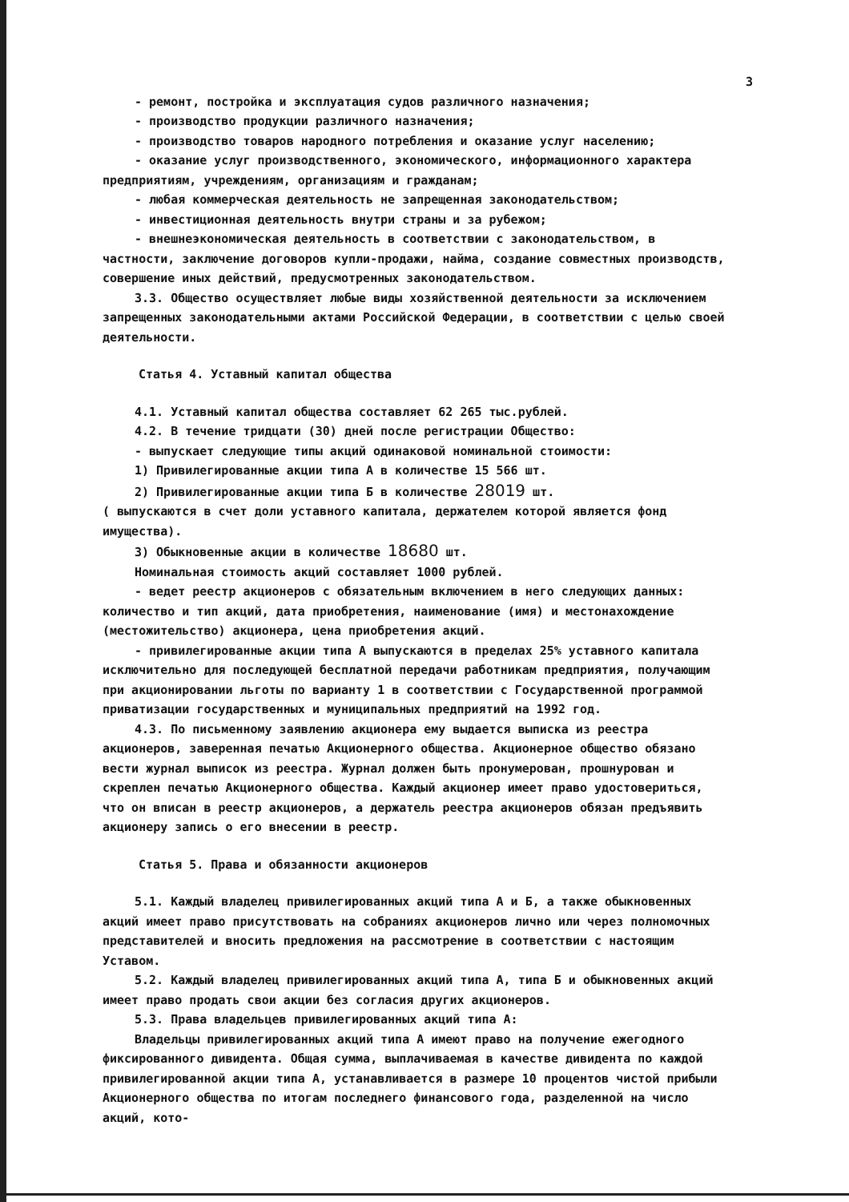3
- ремонт, постройка и эксплуатация судов различного назначения;
- производство продукции различного назначения;
- производство товаров народного потребления и оказание услуг населению;
- оказание услуг производственного, экономического, информационного характера предприятиям, учреждениям, организациям и гражданам;
- любая коммерческая деятельность не запрещенная законодательством;
- инвестиционная деятельность внутри страны и за рубежом;
- внешнеэкономическая деятельность в соответствии с законодательством, в частности, заключение договоров купли-продажи, найма, создание совместных производств, совершение иных действий, предусмотренных законодательством.
3.3. Общество осуществляет любые виды хозяйственной деятельности за исключением запрещенных законодательными актами Российской Федерации, в соответствии с целью своей деятельности.
Статья 4. Уставный капитал общества
4.1. Уставный капитал общества составляет 62 265 тыс.рублей.
4.2. В течение тридцати (30) дней после регистрации Общество:
- выпускает следующие типы акций одинаковой номинальной стоимости:
1) Привилегированные акции типа А в количестве 15 566 шт.
2) Привилегированные акции типа Б в количестве 28019 шт.
( выпускаются в счет доли уставного капитала, держателем которой является фонд имущества).
3) Обыкновенные акции в количестве 18680 шт.
Номинальная стоимость акций составляет 1000 рублей.
- ведет реестр акционеров с обязательным включением в него следующих данных: количество и тип акций, дата приобретения, наименование (имя) и местонахождение (местожительство) акционера, цена приобретения акций.
- привилегированные акции типа А выпускаются в пределах 25% уставного капитала исключительно для последующей бесплатной передачи работникам предприятия, получающим при акционировании льготы по варианту 1 в соответствии с Государственной программой приватизации государственных и муниципальных предприятий на 1992 год.
4.3. По письменному заявлению акционера ему выдается выписка из реестра акционеров, заверенная печатью Акционерного общества. Акционерное общество обязано вести журнал выписок из реестра. Журнал должен быть пронумерован, прошнурован и скреплен печатью Акционерного общества. Каждый акционер имеет право удостовериться, что он вписан в реестр акционеров, а держатель реестра акционеров обязан предъявить акционеру запись о его внесении в реестр.
Статья 5. Права и обязанности акционеров
5.1. Каждый владелец привилегированных акций типа А и Б, а также обыкновенных акций имеет право присутствовать на собраниях акционеров лично или через полномочных представителей и вносить предложения на рассмотрение в соответствии с настоящим Уставом.
5.2. Каждый владелец привилегированных акций типа А, типа Б и обыкновенных акций имеет право продать свои акции без согласия других акционеров.
5.3. Права владельцев привилегированных акций типа А:
Владельцы привилегированных акций типа А имеют право на получение ежегодного фиксированного дивидента. Общая сумма, выплачиваемая в качестве дивидента по каждой привилегированной акции типа А, устанавливается в размере 10 процентов чистой прибыли Акционерного общества по итогам последнего финансового года, разделенной на число акций, кото-